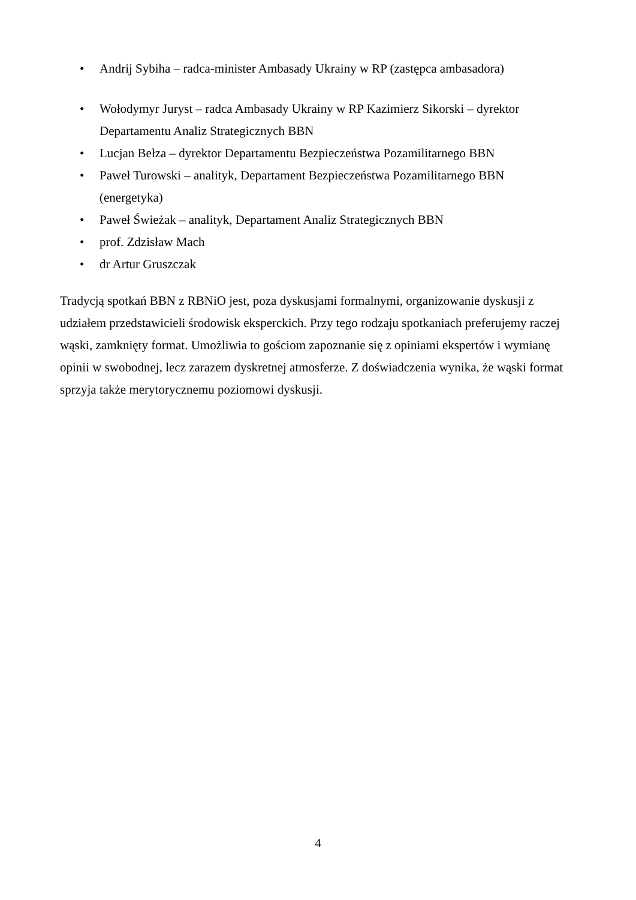• Andrij Sybiha – radca-minister Ambasady Ukrainy w RP (zastępca ambasadora)
• Wołodymyr Juryst – radca Ambasady Ukrainy w RP Kazimierz Sikorski – dyrektor Departamentu Analiz Strategicznych BBN
• Lucjan Bełza – dyrektor Departamentu Bezpieczeństwa Pozamilitarnego BBN
• Paweł Turowski – analityk, Departament Bezpieczeństwa Pozamilitarnego BBN (energetyka)
• Paweł Świeżak – analityk, Departament Analiz Strategicznych BBN
• prof. Zdzisław Mach
• dr Artur Gruszczak
Tradycją spotkań BBN z RBNiO jest, poza dyskusjami formalnymi, organizowanie dyskusji z udziałem przedstawicieli środowisk eksperckich. Przy tego rodzaju spotkaniach preferujemy raczej wąski, zamknięty format. Umożliwia to gościom zapoznanie się z opiniami ekspertów i wymianę opinii w swobodnej, lecz zarazem dyskretnej atmosferze. Z doświadczenia wynika, że wąski format sprzyja także merytorycznemu poziomowi dyskusji.
4